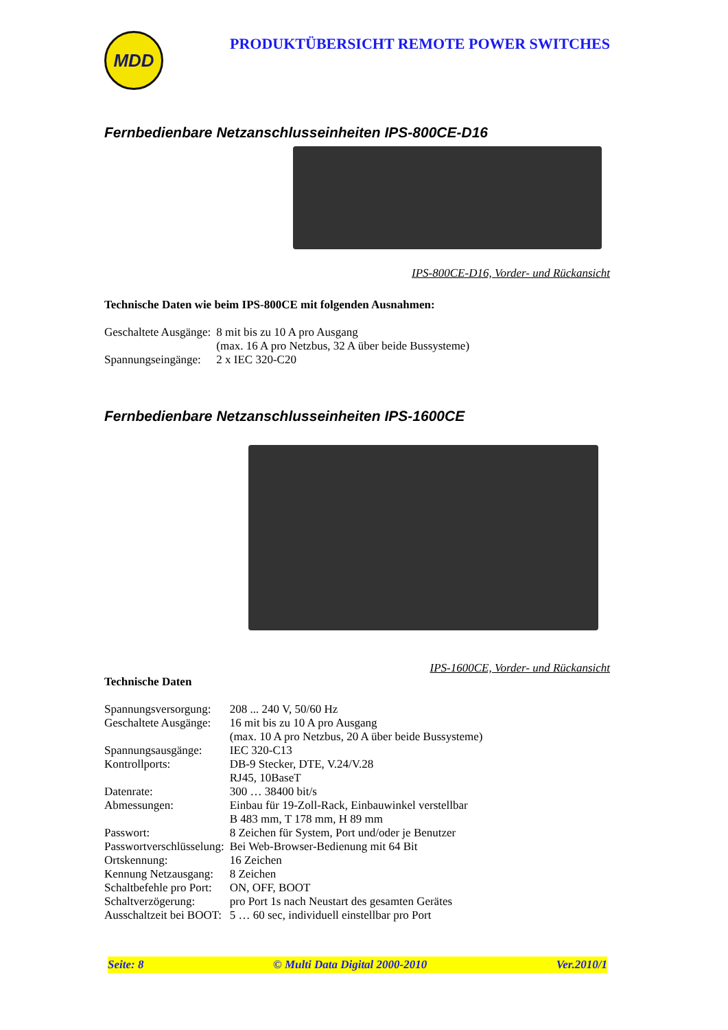MDD
PRODUKTÜBERSICHT REMOTE POWER SWITCHES
Fernbedienbare Netzanschlusseinheiten IPS-800CE-D16
IPS-800CE-D16, Vorder- und Rückansicht
Technische Daten wie beim IPS-800CE mit folgenden Ausnahmen:
| Geschaltete Ausgänge: | 8 mit bis zu 10 A pro Ausgang (max. 16 A pro Netzbus, 32 A über beide Bussysteme) |
| Spannungseingänge: | 2 x IEC 320-C20 |
Fernbedienbare Netzanschlusseinheiten IPS-1600CE
IPS-1600CE, Vorder- und Rückansicht
Technische Daten
| Spannungsversorgung: | 208 ... 240 V, 50/60 Hz |
| Geschaltete Ausgänge: | 16 mit bis zu 10 A pro Ausgang (max. 10 A pro Netzbus, 20 A über beide Bussysteme) |
| Spannungsausgänge: | IEC 320-C13 |
| Kontrollports: | DB-9 Stecker, DTE, V.24/V.28 RJ45, 10BaseT |
| Datenrate: | 300 … 38400 bit/s |
| Abmessungen: | Einbau für 19-Zoll-Rack, Einbauwinkel verstellbar B 483 mm, T 178 mm, H 89 mm |
| Passwort: | 8 Zeichen für System, Port und/oder je Benutzer |
| Passwortverschlüsselung: | Bei Web-Browser-Bedienung mit 64 Bit |
| Ortskennung: | 16 Zeichen |
| Kennung Netzausgang: | 8 Zeichen |
| Schaltbefehle pro Port: | ON, OFF, BOOT |
| Schaltverzögerung: | pro Port 1s nach Neustart des gesamten Gerätes |
| Ausschaltzeit bei BOOT: | 5 … 60 sec, individuell einstellbar pro Port |
Seite: 8 © Multi Data Digital 2000-2010 Ver.2010/1